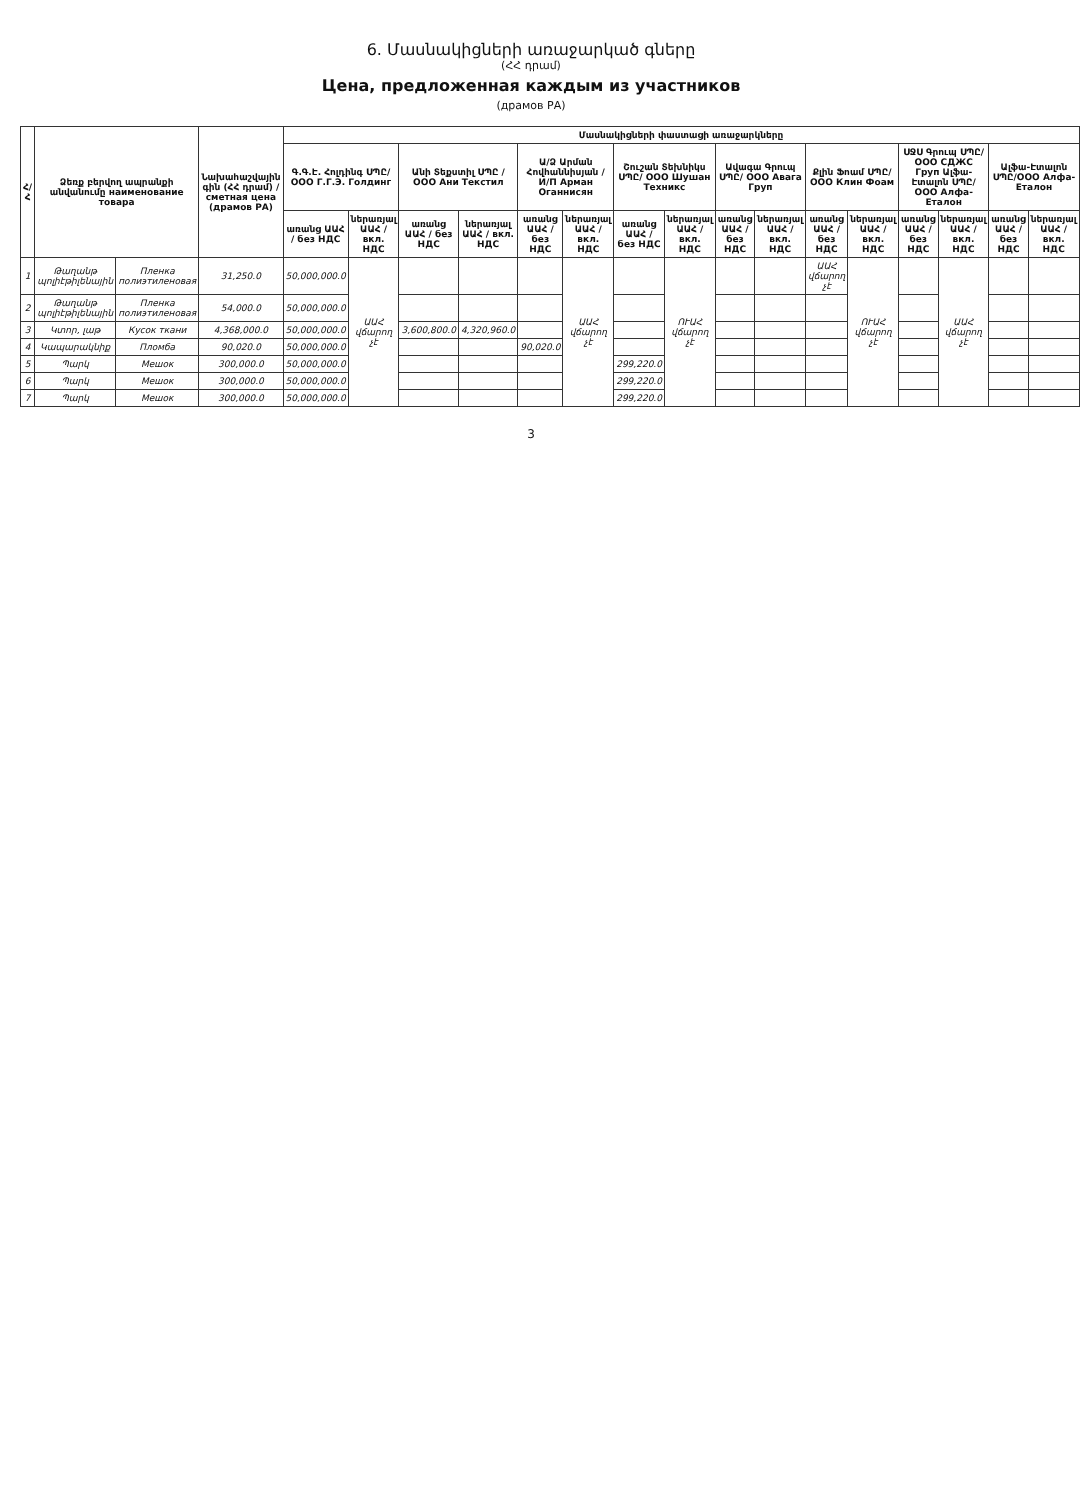6. Մասնակիցների առաջարկած գները
(ՀՀ դրամ)
Цена, предложенная каждым из участников
(драмов РА)
| Հ/Հ | Ձեռք բերվող ապրանքի անվանումը наименование товара | | Նախահաշվային գին (ՀՀ դրամ) / сметная цена (драмов РА) | Մասնակիցների փաստացի առաջարկները | | | | | | | | | | | | | | | |
| --- | --- | --- | --- | --- | --- | --- | --- | --- | --- | --- | --- | --- | --- | --- | --- | --- | --- | --- | --- |
| | | | | Գ.Գ.Է. Հոլդինգ ՍՊԸ/ООО Г.Г.Э. Голдинг | | Անի Տեքստիլ ՍՊԸ / ООО Ани Текстил | | Ա/Ձ Արման Հովհաննիսյան / И/П Арман Оганнисян | | Շուշան Տեխնիկս ՍՊԸ/ ООО Шушан Техникс | | Ավագա Գրուպ ՍՊԸ/ ООО Авага Груп | | Քլին Ֆոամ ՍՊԸ/ ООО Клин Фоам | | ՍՋՍ Գրուպ ՍՊԸ/ ООО СДЖС Груп Ալֆա-Էտալոն ՍՊԸ/ООО Алфа-Еталон | | Ալֆա-Էտալոն ՍՊԸ/ООО Алфа-Еталон | |
| | | | | առանց ԱԱՀ / без НДС | ներառյալ ԱԱՀ / вкл. НДС | առանց ԱԱՀ / без НДС | ներառյալ ԱԱՀ / вкл. НДС | առանց ԱԱՀ / без НДС | ներառյալ ԱԱՀ / вкл. НДС | առանց ԱԱՀ / без НДС | ներառյալ ԱԱՀ / вкл. НДС | առանց ԱԱՀ / без НДС | ներառյալ ԱԱՀ / вкл. НДС | առանց ԱԱՀ / без НДС | ներառյալ ԱԱՀ / вкл. НДС | առանց ԱԱՀ / без НДС | ներառյալ ԱԱՀ / вкл. НДС | առանց ԱԱՀ / без НДС | ներառյալ ԱԱՀ / вкл. НДС |
| 1 | Թաղանթ պոլիէթիլենային | Пленка полиэтиленовая | 31,250.0 | 50,000,000.0 | ԱԱՀ վճարող չէ | | | | ԱԱՀ վճարող չէ | | ՈՒԱՀ վճարող չէ | | | ԱԱՀ վճարող չէ | ՈՒԱՀ վճարող չէ | | ԱԱՀ վճարող չէ | | |
| 2 | Թաղանթ պոլիէթիլենային | Пленка полиэтиленовая | 54,000.0 | 50,000,000.0 | | | | | | | | | | | | | | | |
| 3 | Կտոր, լաթ | Кусок ткани | 4,368,000.0 | 50,000,000.0 | | 3,600,800.0 | 4,320,960.0 | | | | | | | | | | | | |
| 4 | Կապարակնիք | Пломба | 90,020.0 | 50,000,000.0 | | | | 90,020.0 | | | | | | | | | | | |
| 5 | Պարկ | Мешок | 300,000.0 | 50,000,000.0 | | | | | | 299,220.0 | | | | | | | | | |
| 6 | Պարկ | Мешок | 300,000.0 | 50,000,000.0 | | | | | | 299,220.0 | | | | | | | | | |
| 7 | Պարկ | Мешок | 300,000.0 | 50,000,000.0 | | | | | | 299,220.0 | | | | | | | | | |
3